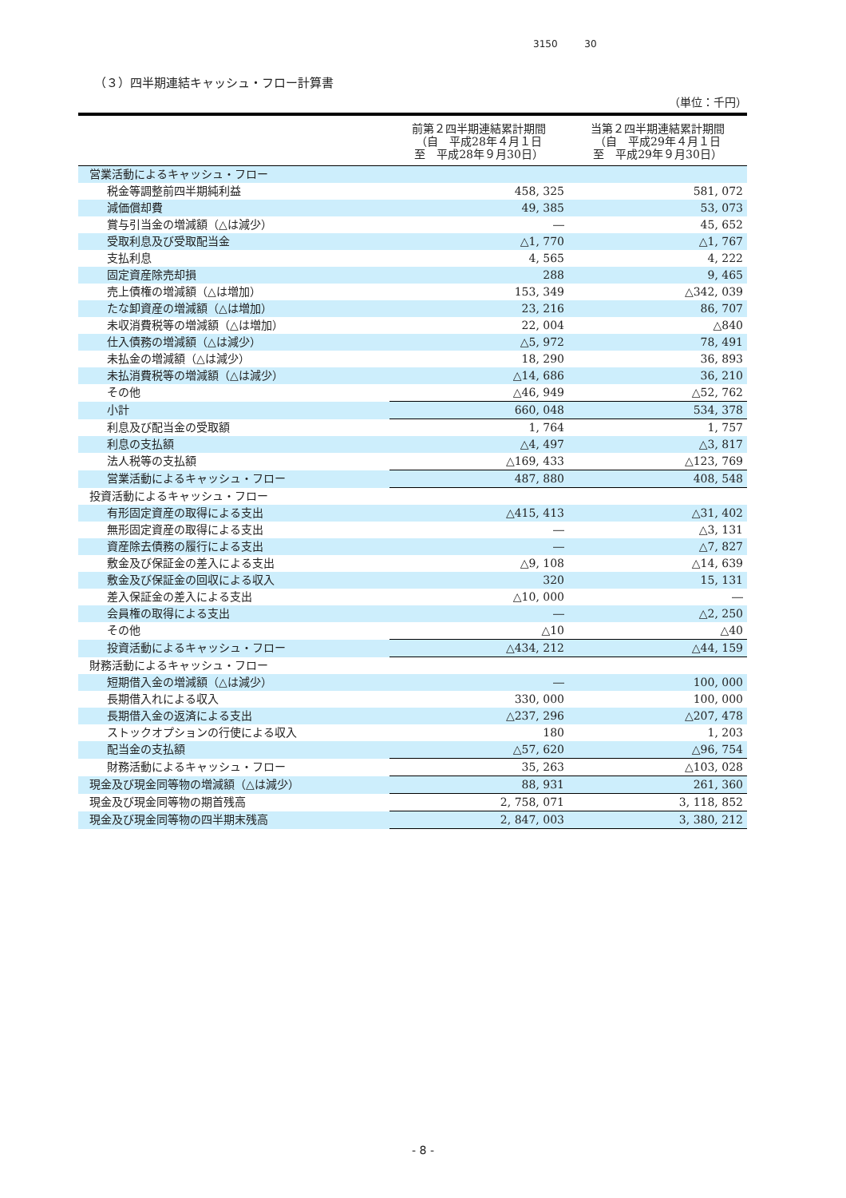3150 30
（３）四半期連結キャッシュ・フロー計算書
（単位：千円）
| | 前第２四半期連結累計期間 （自 平成28年４月１日 至 平成28年９月30日） | 当第２四半期連結累計期間 （自 平成29年４月１日 至 平成29年９月30日） |
| --- | --- | --- |
| 営業活動によるキャッシュ・フロー | | |
| 税金等調整前四半期純利益 | 458, 325 | 581, 072 |
| 減価償却費 | 49, 385 | 53, 073 |
| 賞与引当金の増減額（△は減少） | ― | 45, 652 |
| 受取利息及び受取配当金 | △1, 770 | △1, 767 |
| 支払利息 | 4, 565 | 4, 222 |
| 固定資産除売却損 | 288 | 9, 465 |
| 売上債権の増減額（△は増加） | 153, 349 | △342, 039 |
| たな卸資産の増減額（△は増加） | 23, 216 | 86, 707 |
| 未収消費税等の増減額（△は増加） | 22, 004 | △840 |
| 仕入債務の増減額（△は減少） | △5, 972 | 78, 491 |
| 未払金の増減額（△は減少） | 18, 290 | 36, 893 |
| 未払消費税等の増減額（△は減少） | △14, 686 | 36, 210 |
| その他 | △46, 949 | △52, 762 |
| 小計 | 660, 048 | 534, 378 |
| 利息及び配当金の受取額 | 1, 764 | 1, 757 |
| 利息の支払額 | △4, 497 | △3, 817 |
| 法人税等の支払額 | △169, 433 | △123, 769 |
| 営業活動によるキャッシュ・フロー | 487, 880 | 408, 548 |
| 投資活動によるキャッシュ・フロー | | |
| 有形固定資産の取得による支出 | △415, 413 | △31, 402 |
| 無形固定資産の取得による支出 | ― | △3, 131 |
| 資産除去債務の履行による支出 | ― | △7, 827 |
| 敷金及び保証金の差入による支出 | △9, 108 | △14, 639 |
| 敷金及び保証金の回収による収入 | 320 | 15, 131 |
| 差入保証金の差入による支出 | △10, 000 | ― |
| 会員権の取得による支出 | ― | △2, 250 |
| その他 | △10 | △40 |
| 投資活動によるキャッシュ・フロー | △434, 212 | △44, 159 |
| 財務活動によるキャッシュ・フロー | | |
| 短期借入金の増減額（△は減少） | ― | 100, 000 |
| 長期借入れによる収入 | 330, 000 | 100, 000 |
| 長期借入金の返済による支出 | △237, 296 | △207, 478 |
| ストックオプションの行使による収入 | 180 | 1, 203 |
| 配当金の支払額 | △57, 620 | △96, 754 |
| 財務活動によるキャッシュ・フロー | 35, 263 | △103, 028 |
| 現金及び現金同等物の増減額（△は減少） | 88, 931 | 261, 360 |
| 現金及び現金同等物の期首残高 | 2, 758, 071 | 3, 118, 852 |
| 現金及び現金同等物の四半期末残高 | 2, 847, 003 | 3, 380, 212 |
- 8 -